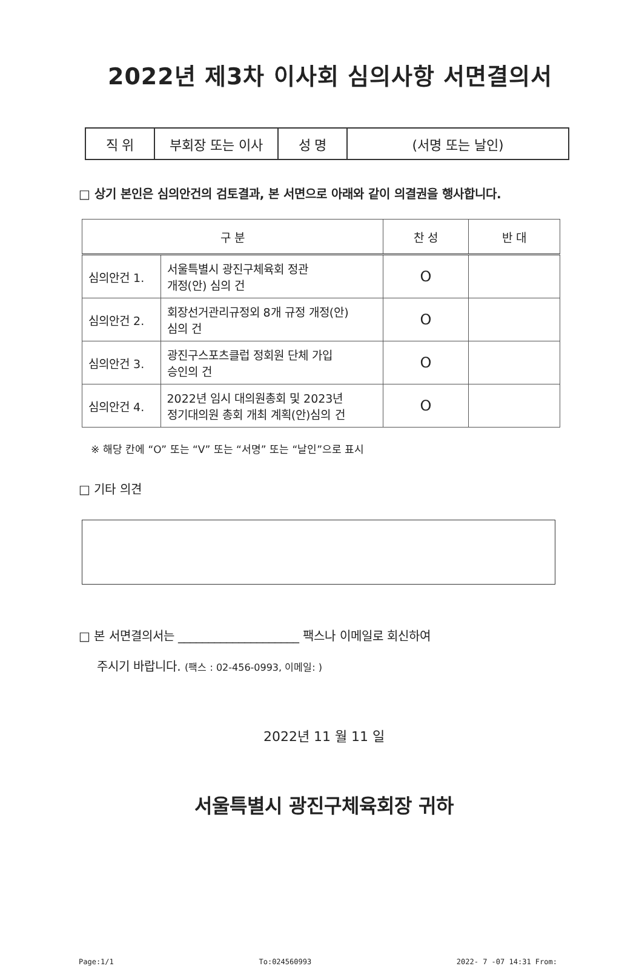2022년 제3차 이사회 심의사항 서면결의서
| 직 위 | 부회장 또는 이사 | 성 명 | (서명 또는 날인) |
□ 상기 본인은 심의안건의 검토결과, 본 서면으로 아래와 같이 의결권을 행사합니다.
| 구 분 | | 찬 성 | 반 대 |
| --- | --- | --- | --- |
| 심의안건 1. | 서울특별시 광진구체육회 정관 개정(안) 심의 건 | O | |
| 심의안건 2. | 회장선거관리규정외 8개 규정 개정(안) 심의 건 | O | |
| 심의안건 3. | 광진구스포츠클럽 정회원 단체 가입 승인의 건 | O | |
| 심의안건 4. | 2022년 임시 대의원총회 및 2023년 정기대의원 총회 개최 계획(안)심의 건 | O | |
※ 해당 칸에 “O” 또는 “V” 또는 “서명” 또는 “날인”으로 표시
□ 기타 의견
□ 본 서면결의서는 ____________________ 팩스나 이메일로 회신하여
주시기 바랍니다. (팩스 : 02-456-0993, 이메일: )
2022년 11 월 11 일
서울특별시 광진구체육회장 귀하
Page:1/1 To:024560993 2022- 7 -07 14:31 From: